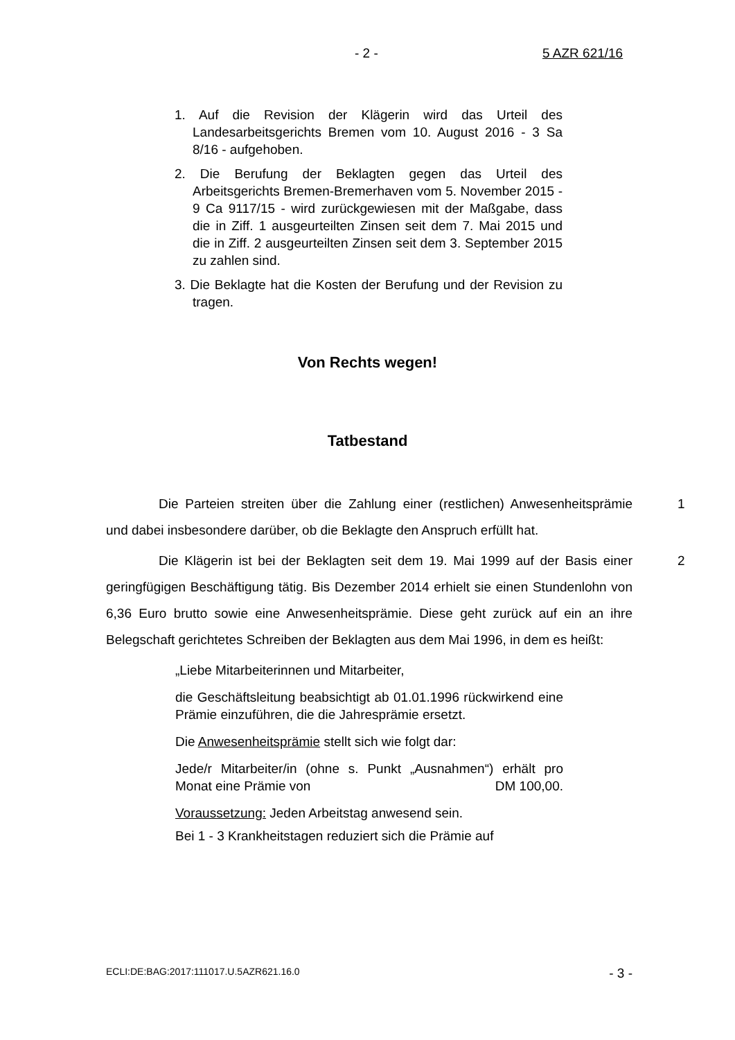- 2 - 5 AZR 621/16
1. Auf die Revision der Klägerin wird das Urteil des Landesarbeitsgerichts Bremen vom 10. August 2016 - 3 Sa 8/16 - aufgehoben.
2. Die Berufung der Beklagten gegen das Urteil des Arbeitsgerichts Bremen-Bremerhaven vom 5. November 2015 - 9 Ca 9117/15 - wird zurückgewiesen mit der Maßgabe, dass die in Ziff. 1 ausgeurteilten Zinsen seit dem 7. Mai 2015 und die in Ziff. 2 ausgeurteilten Zinsen seit dem 3. September 2015 zu zahlen sind.
3. Die Beklagte hat die Kosten der Berufung und der Revision zu tragen.
Von Rechts wegen!
Tatbestand
1 Die Parteien streiten über die Zahlung einer (restlichen) Anwesenheitsprämie und dabei insbesondere darüber, ob die Beklagte den Anspruch erfüllt hat.
2 Die Klägerin ist bei der Beklagten seit dem 19. Mai 1999 auf der Basis einer geringfügigen Beschäftigung tätig. Bis Dezember 2014 erhielt sie einen Stundenlohn von 6,36 Euro brutto sowie eine Anwesenheitsprämie. Diese geht zurück auf ein an ihre Belegschaft gerichtetes Schreiben der Beklagten aus dem Mai 1996, in dem es heißt:
„Liebe Mitarbeiterinnen und Mitarbeiter,
die Geschäftsleitung beabsichtigt ab 01.01.1996 rückwirkend eine Prämie einzuführen, die die Jahresprämie ersetzt.
Die Anwesenheitsprämie stellt sich wie folgt dar:
Jede/r Mitarbeiter/in (ohne s. Punkt „Ausnahmen“) erhält pro Monat eine Prämie von DM 100,00.
Voraussetzung: Jeden Arbeitstag anwesend sein.
Bei 1 - 3 Krankheitstagen reduziert sich die Prämie auf
ECLI:DE:BAG:2017:111017.U.5AZR621.16.0 - 3 -